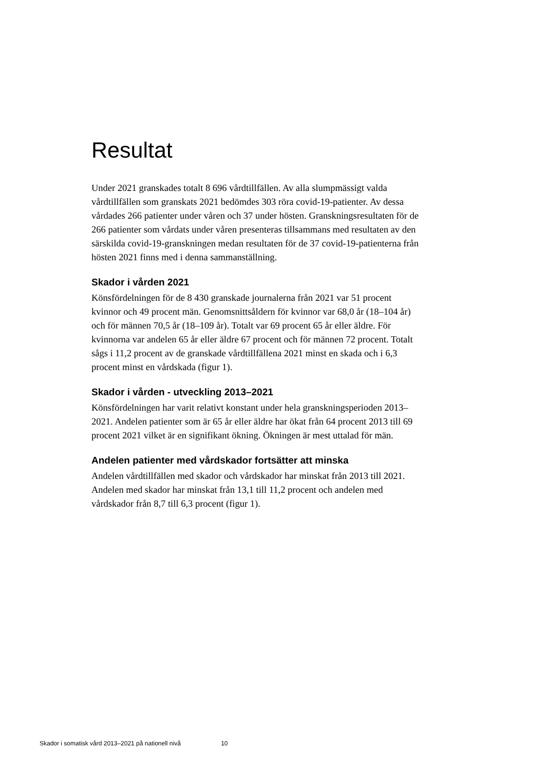Resultat
Under 2021 granskades totalt 8 696 vårdtillfällen. Av alla slumpmässigt valda vårdtillfällen som granskats 2021 bedömdes 303 röra covid-19-patienter. Av dessa vårdades 266 patienter under våren och 37 under hösten. Granskningsresultaten för de 266 patienter som vårdats under våren presenteras tillsammans med resultaten av den särskilda covid-19-granskningen medan resultaten för de 37 covid-19-patienterna från hösten 2021 finns med i denna sammanställning.
Skador i vården 2021
Könsfördelningen för de 8 430 granskade journalerna från 2021 var 51 procent kvinnor och 49 procent män. Genomsnittsåldern för kvinnor var 68,0 år (18–104 år) och för männen 70,5 år (18–109 år). Totalt var 69 procent 65 år eller äldre. För kvinnorna var andelen 65 år eller äldre 67 procent och för männen 72 procent. Totalt sågs i 11,2 procent av de granskade vårdtillfällena 2021 minst en skada och i 6,3 procent minst en vårdskada (figur 1).
Skador i vården - utveckling 2013–2021
Könsfördelningen har varit relativt konstant under hela granskningsperioden 2013–2021. Andelen patienter som är 65 år eller äldre har ökat från 64 procent 2013 till 69 procent 2021 vilket är en signifikant ökning. Ökningen är mest uttalad för män.
Andelen patienter med vårdskador fortsätter att minska
Andelen vårdtillfällen med skador och vårdskador har minskat från 2013 till 2021. Andelen med skador har minskat från 13,1 till 11,2 procent och andelen med vårdskador från 8,7 till 6,3 procent (figur 1).
Skador i somatisk vård 2013–2021 på nationell nivå 10